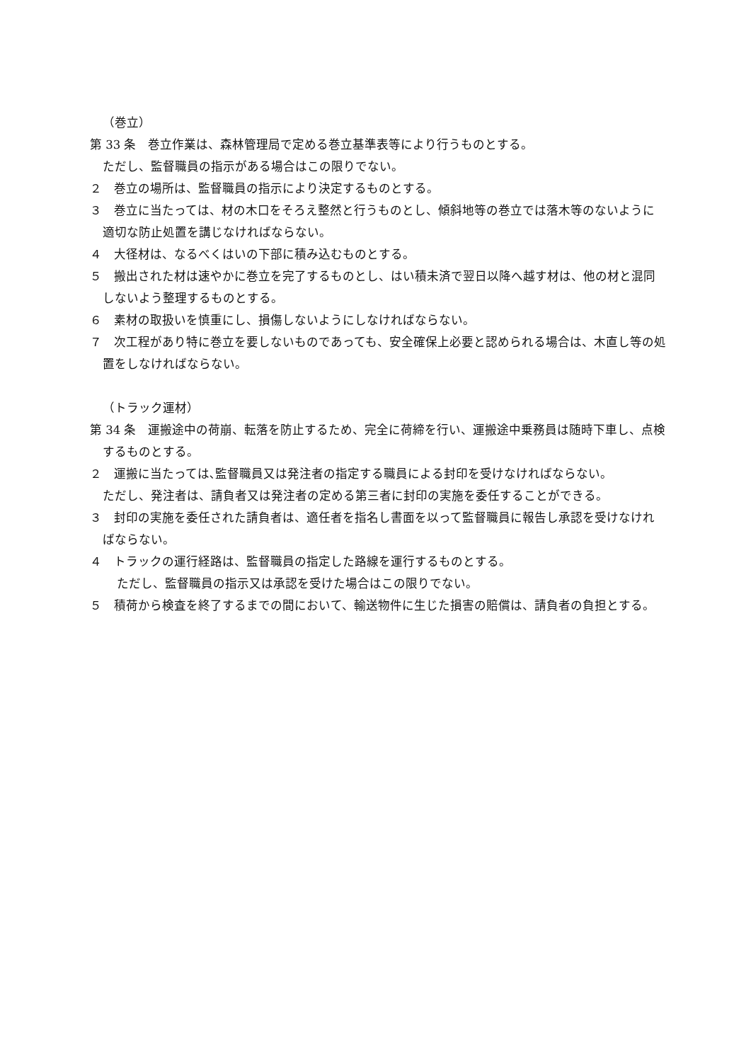（巻立）
第 33 条　巻立作業は、森林管理局で定める巻立基準表等により行うものとする。
ただし、監督職員の指示がある場合はこの限りでない。
２　巻立の場所は、監督職員の指示により決定するものとする。
３　巻立に当たっては、材の木口をそろえ整然と行うものとし、傾斜地等の巻立では落木等のないように適切な防止処置を講じなければならない。
４　大径材は、なるべくはいの下部に積み込むものとする。
５　搬出された材は速やかに巻立を完了するものとし、はい積未済で翌日以降へ越す材は、他の材と混同しないよう整理するものとする。
６　素材の取扱いを慎重にし、損傷しないようにしなければならない。
７　次工程があり特に巻立を要しないものであっても、安全確保上必要と認められる場合は、木直し等の処置をしなければならない。
（トラック運材）
第 34 条　運搬途中の荷崩、転落を防止するため、完全に荷締を行い、運搬途中乗務員は随時下車し、点検するものとする。
２　運搬に当たっては､監督職員又は発注者の指定する職員による封印を受けなければならない。
ただし、発注者は、請負者又は発注者の定める第三者に封印の実施を委任することができる。
３　封印の実施を委任された請負者は、適任者を指名し書面を以って監督職員に報告し承認を受けなければならない。
４　トラックの運行経路は、監督職員の指定した路線を運行するものとする。
ただし、監督職員の指示又は承認を受けた場合はこの限りでない。
５　積荷から検査を終了するまでの間において、輸送物件に生じた損害の賠償は、請負者の負担とする。